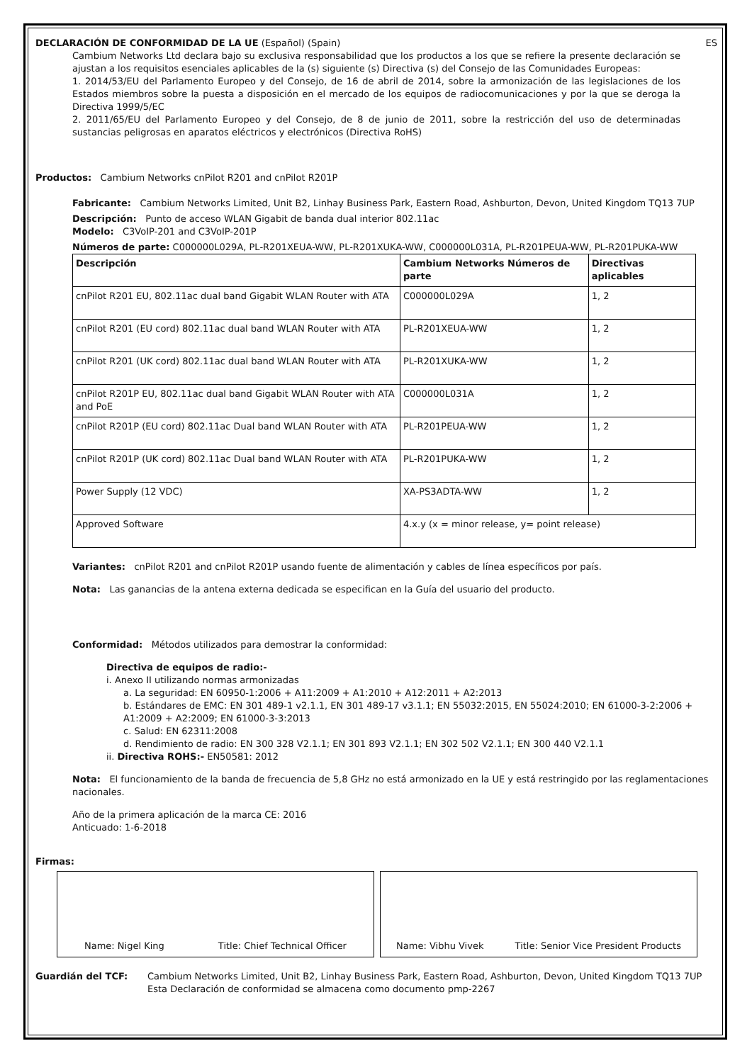DECLARACIÓN DE CONFORMIDAD DE LA UE (Español) (Spain) ES
Cambium Networks Ltd declara bajo su exclusiva responsabilidad que los productos a los que se refiere la presente declaración se ajustan a los requisitos esenciales aplicables de la (s) siguiente (s) Directiva (s) del Consejo de las Comunidades Europeas:
1. 2014/53/EU del Parlamento Europeo y del Consejo, de 16 de abril de 2014, sobre la armonización de las legislaciones de los Estados miembros sobre la puesta a disposición en el mercado de los equipos de radiocomunicaciones y por la que se deroga la Directiva 1999/5/EC
2. 2011/65/EU del Parlamento Europeo y del Consejo, de 8 de junio de 2011, sobre la restricción del uso de determinadas sustancias peligrosas en aparatos eléctricos y electrónicos (Directiva RoHS)
Productos: Cambium Networks cnPilot R201 and cnPilot R201P
Fabricante: Cambium Networks Limited, Unit B2, Linhay Business Park, Eastern Road, Ashburton, Devon, United Kingdom TQ13 7UP
Descripción: Punto de acceso WLAN Gigabit de banda dual interior 802.11ac
Modelo: C3VoIP-201 and C3VoIP-201P
Números de parte: C000000L029A, PL-R201XEUA-WW, PL-R201XUKA-WW, C000000L031A, PL-R201PEUA-WW, PL-R201PUKA-WW
| Descripción | Cambium Networks Números de parte | Directivas aplicables |
| --- | --- | --- |
| cnPilot R201 EU, 802.11ac dual band Gigabit WLAN Router with ATA | C000000L029A | 1, 2 |
| cnPilot R201 (EU cord) 802.11ac dual band WLAN Router with ATA | PL-R201XEUA-WW | 1, 2 |
| cnPilot R201 (UK cord) 802.11ac dual band WLAN Router with ATA | PL-R201XUKA-WW | 1, 2 |
| cnPilot R201P EU, 802.11ac dual band Gigabit WLAN Router with ATA and PoE | C000000L031A | 1, 2 |
| cnPilot R201P (EU cord) 802.11ac Dual band WLAN Router with ATA | PL-R201PEUA-WW | 1, 2 |
| cnPilot R201P (UK cord) 802.11ac Dual band WLAN Router with ATA | PL-R201PUKA-WW | 1, 2 |
| Power Supply (12 VDC) | XA-PS3ADTA-WW | 1, 2 |
| Approved Software | 4.x.y (x = minor release, y= point release) | |
Variantes: cnPilot R201 and cnPilot R201P usando fuente de alimentación y cables de línea específicos por país.
Nota: Las ganancias de la antena externa dedicada se especifican en la Guía del usuario del producto.
Conformidad: Métodos utilizados para demostrar la conformidad:
Directiva de equipos de radio:-
i. Anexo II utilizando normas armonizadas
a. La seguridad: EN 60950-1:2006 + A11:2009 + A1:2010 + A12:2011 + A2:2013
b. Estándares de EMC: EN 301 489-1 v2.1.1, EN 301 489-17 v3.1.1; EN 55032:2015, EN 55024:2010; EN 61000-3-2:2006 + A1:2009 + A2:2009; EN 61000-3-3:2013
c. Salud: EN 62311:2008
d. Rendimiento de radio: EN 300 328 V2.1.1; EN 301 893 V2.1.1; EN 302 502 V2.1.1; EN 300 440 V2.1.1
ii. Directiva ROHS:- EN50581: 2012
Nota: El funcionamiento de la banda de frecuencia de 5,8 GHz no está armonizado en la UE y está restringido por las reglamentaciones nacionales.
Año de la primera aplicación de la marca CE: 2016
Anticuado: 1-6-2018
Firmas:
Name: Nigel King Title: Chief Technical Officer Name: Vibhu Vivek Title: Senior Vice President Products
Guardián del TCF: Cambium Networks Limited, Unit B2, Linhay Business Park, Eastern Road, Ashburton, Devon, United Kingdom TQ13 7UP
Esta Declaración de conformidad se almacena como documento pmp-2267